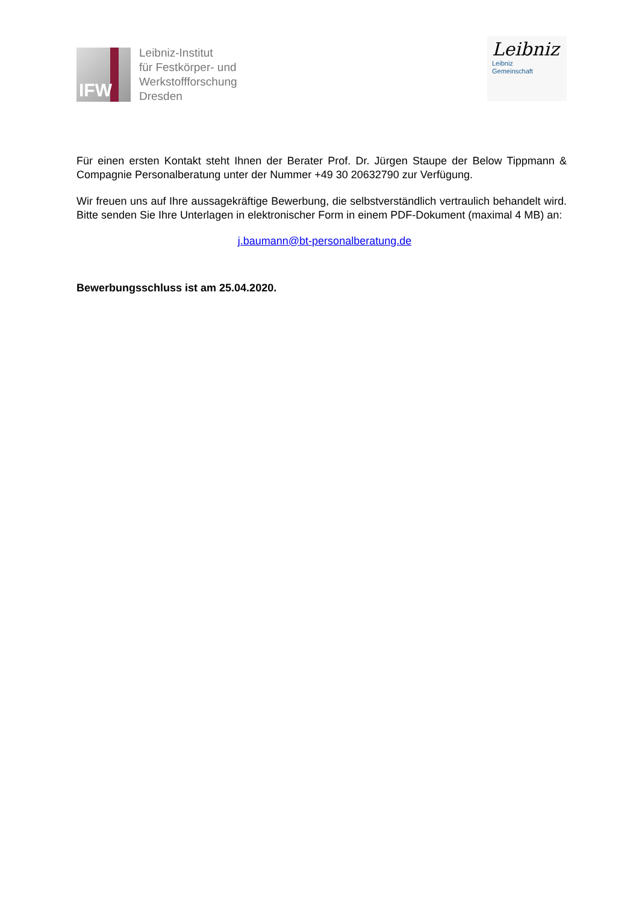IFW
Leibniz-Institut
für Festkörper- und
Werkstoffforschung
Dresden
Leibniz
Leibniz
Gemeinschaft
Für einen ersten Kontakt steht Ihnen der Berater Prof. Dr. Jürgen Staupe der Below Tippmann & Compagnie Personalberatung unter der Nummer +49 30 20632790 zur Verfügung.
Wir freuen uns auf Ihre aussagekräftige Bewerbung, die selbstverständlich vertraulich behandelt wird. Bitte senden Sie Ihre Unterlagen in elektronischer Form in einem PDF-Dokument (maximal 4 MB) an:
j.baumann@bt-personalberatung.de
Bewerbungsschluss ist am 25.04.2020.